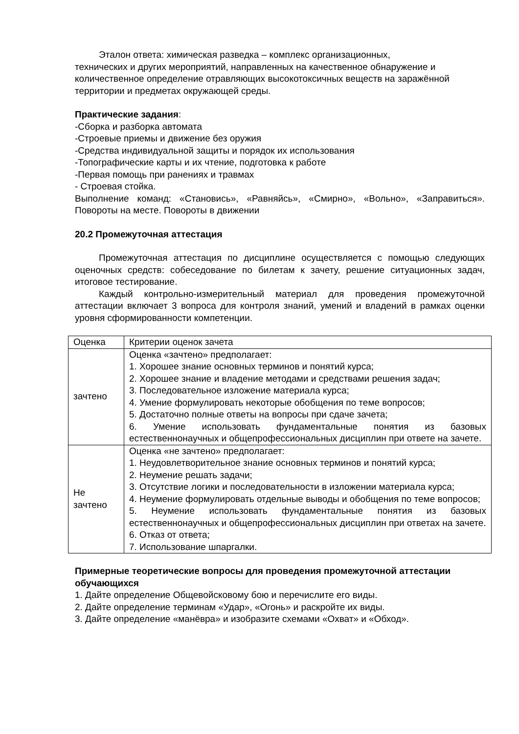Эталон ответа: химическая разведка – комплекс организационных,
технических и других мероприятий, направленных на качественное обнаружение и количественное определение отравляющих высокотоксичных веществ на заражённой территории и предметах окружающей среды.
Практические задания:
-Сборка и разборка автомата
-Строевые приемы и движение без оружия
-Средства индивидуальной защиты и порядок их использования
-Топографические карты и их чтение, подготовка к работе
-Первая помощь при ранениях и травмах
- Строевая стойка.
Выполнение команд: «Становись», «Равняйсь», «Смирно», «Вольно», «Заправиться». Повороты на месте. Повороты в движении
20.2 Промежуточная аттестация
Промежуточная аттестация по дисциплине осуществляется с помощью следующих оценочных средств: собеседование по билетам к зачету, решение ситуационных задач, итоговое тестирование.
Каждый контрольно-измерительный материал для проведения промежуточной аттестации включает 3 вопроса для контроля знаний, умений и владений в рамках оценки уровня сформированности компетенции.
| Оценка | Критерии оценок зачета |
| зачтено | Оценка «зачтено» предполагает: 1. Хорошее знание основных терминов и понятий курса; 2. Хорошее знание и владение методами и средствами решения задач; 3. Последовательное изложение материала курса; 4. Умение формулировать некоторые обобщения по теме вопросов; 5. Достаточно полные ответы на вопросы при сдаче зачета; 6. Умение использовать фундаментальные понятия из базовых естественнонаучных и общепрофессиональных дисциплин при ответе на зачете. |
| Не зачтено | Оценка «не зачтено» предполагает: 1. Неудовлетворительное знание основных терминов и понятий курса; 2. Неумение решать задачи; 3. Отсутствие логики и последовательности в изложении материала курса; 4. Неумение формулировать отдельные выводы и обобщения по теме вопросов; 5. Неумение использовать фундаментальные понятия из базовых естественнонаучных и общепрофессиональных дисциплин при ответах на зачете. 6. Отказ от ответа; 7. Использование шпаргалки. |
Примерные теоретические вопросы для проведения промежуточной аттестации обучающихся
1. Дайте определение Общевойсковому бою и перечислите его виды.
2. Дайте определение терминам «Удар», «Огонь» и раскройте их виды.
3. Дайте определение «манёвра» и изобразите схемами «Охват» и «Обход».